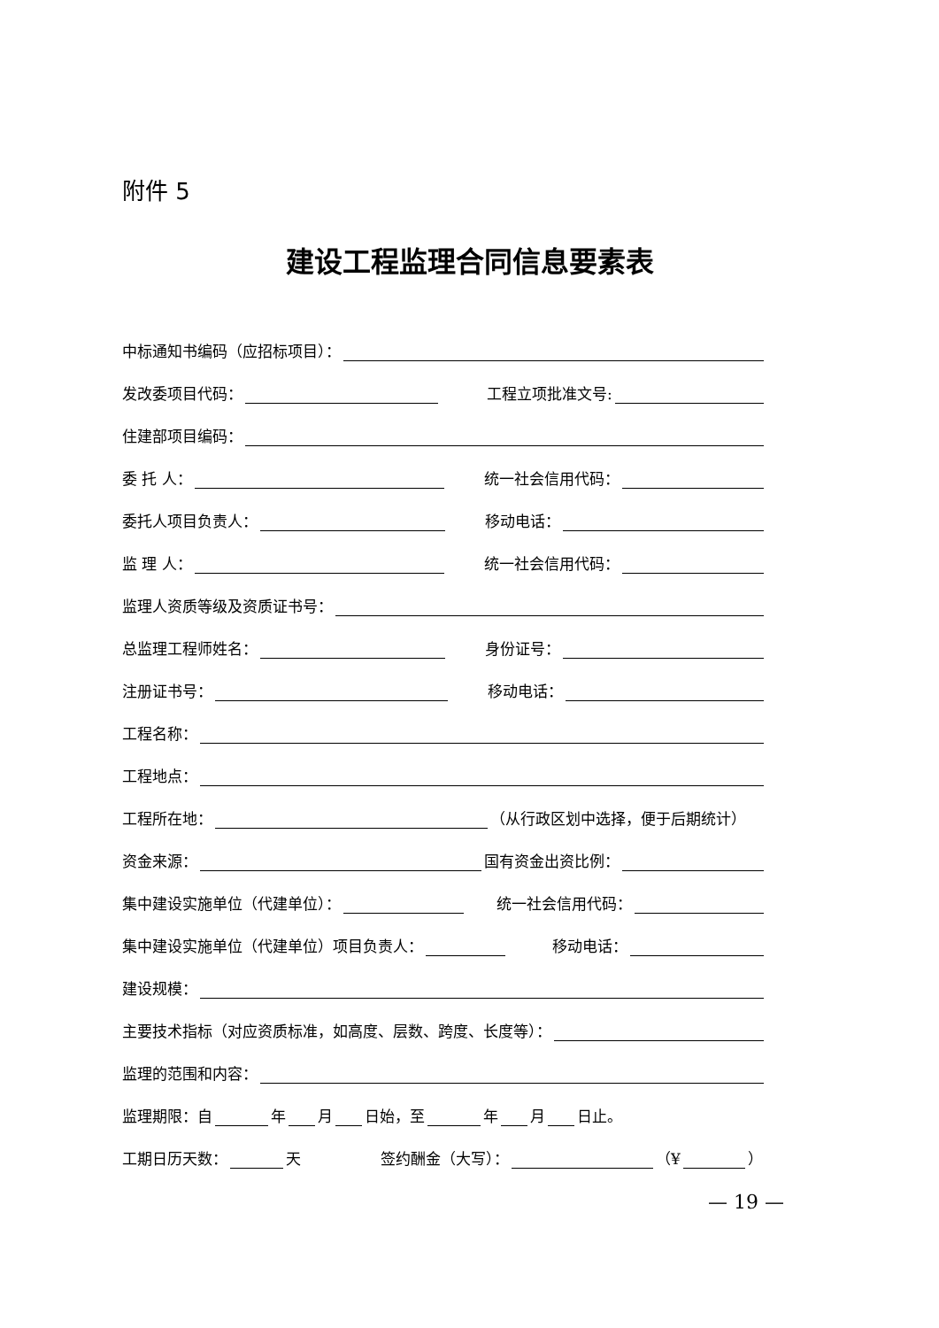附件 5
建设工程监理合同信息要素表
中标通知书编码（应招标项目）：
发改委项目代码： 工程立项批准文号:
住建部项目编码：
委 托 人： 统一社会信用代码：
委托人项目负责人： 移动电话：
监 理 人： 统一社会信用代码：
监理人资质等级及资质证书号：
总监理工程师姓名： 身份证号：
注册证书号： 移动电话：
工程名称：
工程地点：
工程所在地： （从行政区划中选择，便于后期统计）
资金来源： 国有资金出资比例：
集中建设实施单位（代建单位）： 统一社会信用代码：
集中建设实施单位（代建单位）项目负责人： 移动电话：
建设规模：
主要技术指标（对应资质标准，如高度、层数、跨度、长度等）：
监理的范围和内容：
监理期限：自 年 月 日始，至 年 月 日止。
工期日历天数： 天 签约酬金（大写）： （¥ ）
— 19 —